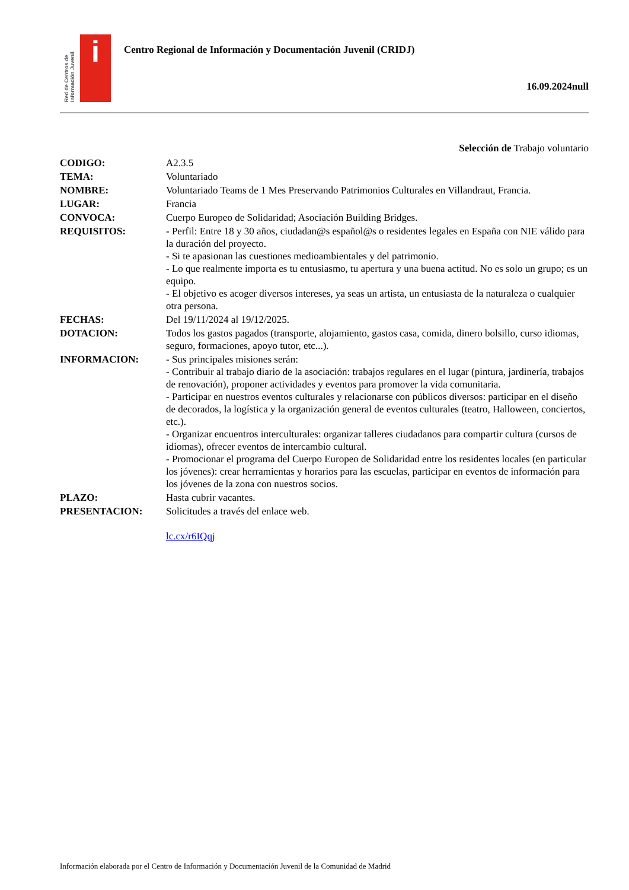Red de Centros de Información Juvenil
i
Centro Regional de Información y Documentación Juvenil (CRIDJ)
16.09.2024null
Selección de Trabajo voluntario
| CODIGO: | A2.3.5 |
| TEMA: | Voluntariado |
| NOMBRE: | Voluntariado Teams de 1 Mes Preservando Patrimonios Culturales en Villandraut, Francia. |
| LUGAR: | Francia |
| CONVOCA: | Cuerpo Europeo de Solidaridad; Asociación Building Bridges. |
| REQUISITOS: | - Perfil: Entre 18 y 30 años, ciudadan@s español@s o residentes legales en España con NIE válido para la duración del proyecto. - Si te apasionan las cuestiones medioambientales y del patrimonio. - Lo que realmente importa es tu entusiasmo, tu apertura y una buena actitud. No es solo un grupo; es un equipo. - El objetivo es acoger diversos intereses, ya seas un artista, un entusiasta de la naturaleza o cualquier otra persona. |
| FECHAS: | Del 19/11/2024 al 19/12/2025. |
| DOTACION: | Todos los gastos pagados (transporte, alojamiento, gastos casa, comida, dinero bolsillo, curso idiomas, seguro, formaciones, apoyo tutor, etc...). |
| INFORMACION: | - Sus principales misiones serán: - Contribuir al trabajo diario de la asociación: trabajos regulares en el lugar (pintura, jardinería, trabajos de renovación), proponer actividades y eventos para promover la vida comunitaria. - Participar en nuestros eventos culturales y relacionarse con públicos diversos: participar en el diseño de decorados, la logística y la organización general de eventos culturales (teatro, Halloween, conciertos, etc.). - Organizar encuentros interculturales: organizar talleres ciudadanos para compartir cultura (cursos de idiomas), ofrecer eventos de intercambio cultural. - Promocionar el programa del Cuerpo Europeo de Solidaridad entre los residentes locales (en particular los jóvenes): crear herramientas y horarios para las escuelas, participar en eventos de información para los jóvenes de la zona con nuestros socios. |
| PLAZO: | Hasta cubrir vacantes. |
| PRESENTACION: | Solicitudes a través del enlace web. lc.cx/r6IQqj |
Información elaborada por el Centro de Información y Documentación Juvenil de la Comunidad de Madrid